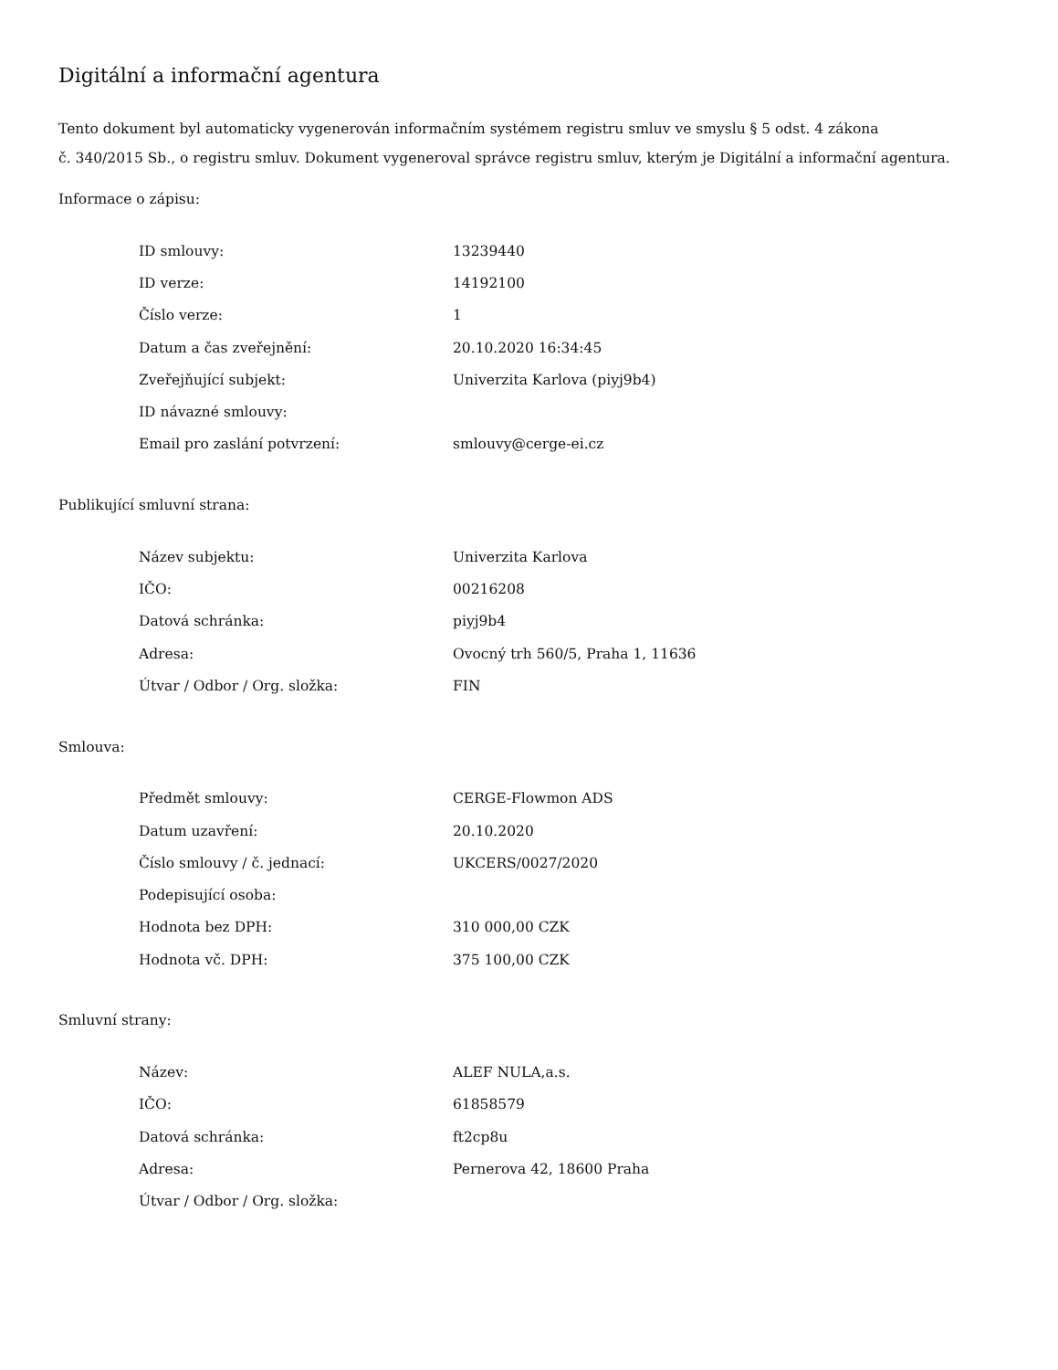Digitální a informační agentura
Tento dokument byl automaticky vygenerován informačním systémem registru smluv ve smyslu § 5 odst. 4 zákona
č. 340/2015 Sb., o registru smluv. Dokument vygeneroval správce registru smluv, kterým je Digitální a informační agentura.
Informace o zápisu:
| ID smlouvy: | 13239440 |
| ID verze: | 14192100 |
| Číslo verze: | 1 |
| Datum a čas zveřejnění: | 20.10.2020 16:34:45 |
| Zveřejňující subjekt: | Univerzita Karlova (piyj9b4) |
| ID návazné smlouvy: | |
| Email pro zaslání potvrzení: | smlouvy@cerge-ei.cz |
Publikující smluvní strana:
| Název subjektu: | Univerzita Karlova |
| IČO: | 00216208 |
| Datová schránka: | piyj9b4 |
| Adresa: | Ovocný trh 560/5, Praha 1, 11636 |
| Útvar / Odbor / Org. složka: | FIN |
Smlouva:
| Předmět smlouvy: | CERGE-Flowmon ADS |
| Datum uzavření: | 20.10.2020 |
| Číslo smlouvy / č. jednací: | UKCERS/0027/2020 |
| Podepisující osoba: | |
| Hodnota bez DPH: | 310 000,00 CZK |
| Hodnota vč. DPH: | 375 100,00 CZK |
Smluvní strany:
| Název: | ALEF NULA,a.s. |
| IČO: | 61858579 |
| Datová schránka: | ft2cp8u |
| Adresa: | Pernerova 42, 18600 Praha |
| Útvar / Odbor / Org. složka: | |